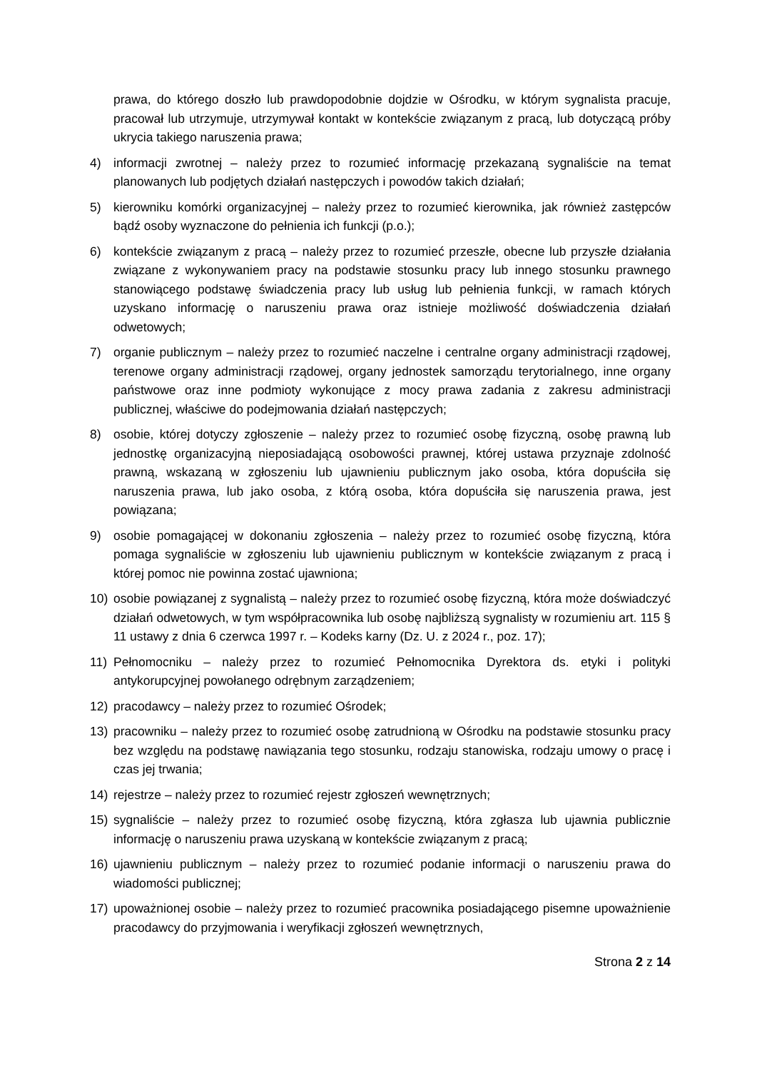prawa, do którego doszło lub prawdopodobnie dojdzie w Ośrodku, w którym sygnalista pracuje, pracował lub utrzymuje, utrzymywał kontakt w kontekście związanym z pracą, lub dotyczącą próby ukrycia takiego naruszenia prawa;
4) informacji zwrotnej – należy przez to rozumieć informację przekazaną sygnaliście na temat planowanych lub podjętych działań następczych i powodów takich działań;
5) kierowniku komórki organizacyjnej – należy przez to rozumieć kierownika, jak również zastępców bądź osoby wyznaczone do pełnienia ich funkcji (p.o.);
6) kontekście związanym z pracą – należy przez to rozumieć przeszłe, obecne lub przyszłe działania związane z wykonywaniem pracy na podstawie stosunku pracy lub innego stosunku prawnego stanowiącego podstawę świadczenia pracy lub usług lub pełnienia funkcji, w ramach których uzyskano informację o naruszeniu prawa oraz istnieje możliwość doświadczenia działań odwetowych;
7) organie publicznym – należy przez to rozumieć naczelne i centralne organy administracji rządowej, terenowe organy administracji rządowej, organy jednostek samorządu terytorialnego, inne organy państwowe oraz inne podmioty wykonujące z mocy prawa zadania z zakresu administracji publicznej, właściwe do podejmowania działań następczych;
8) osobie, której dotyczy zgłoszenie – należy przez to rozumieć osobę fizyczną, osobę prawną lub jednostkę organizacyjną nieposiadającą osobowości prawnej, której ustawa przyznaje zdolność prawną, wskazaną w zgłoszeniu lub ujawnieniu publicznym jako osoba, która dopuściła się naruszenia prawa, lub jako osoba, z którą osoba, która dopuściła się naruszenia prawa, jest powiązana;
9) osobie pomagającej w dokonaniu zgłoszenia – należy przez to rozumieć osobę fizyczną, która pomaga sygnaliście w zgłoszeniu lub ujawnieniu publicznym w kontekście związanym z pracą i której pomoc nie powinna zostać ujawniona;
10) osobie powiązanej z sygnalistą – należy przez to rozumieć osobę fizyczną, która może doświadczyć działań odwetowych, w tym współpracownika lub osobę najbliższą sygnalisty w rozumieniu art. 115 § 11 ustawy z dnia 6 czerwca 1997 r. – Kodeks karny (Dz. U. z 2024 r., poz. 17);
11) Pełnomocniku – należy przez to rozumieć Pełnomocnika Dyrektora ds. etyki i polityki antykorupcyjnej powołanego odrębnym zarządzeniem;
12) pracodawcy – należy przez to rozumieć Ośrodek;
13) pracowniku – należy przez to rozumieć osobę zatrudnioną w Ośrodku na podstawie stosunku pracy bez względu na podstawę nawiązania tego stosunku, rodzaju stanowiska, rodzaju umowy o pracę i czas jej trwania;
14) rejestrze – należy przez to rozumieć rejestr zgłoszeń wewnętrznych;
15) sygnaliście – należy przez to rozumieć osobę fizyczną, która zgłasza lub ujawnia publicznie informację o naruszeniu prawa uzyskaną w kontekście związanym z pracą;
16) ujawnieniu publicznym – należy przez to rozumieć podanie informacji o naruszeniu prawa do wiadomości publicznej;
17) upoważnionej osobie – należy przez to rozumieć pracownika posiadającego pisemne upoważnienie pracodawcy do przyjmowania i weryfikacji zgłoszeń wewnętrznych,
Strona 2 z 14